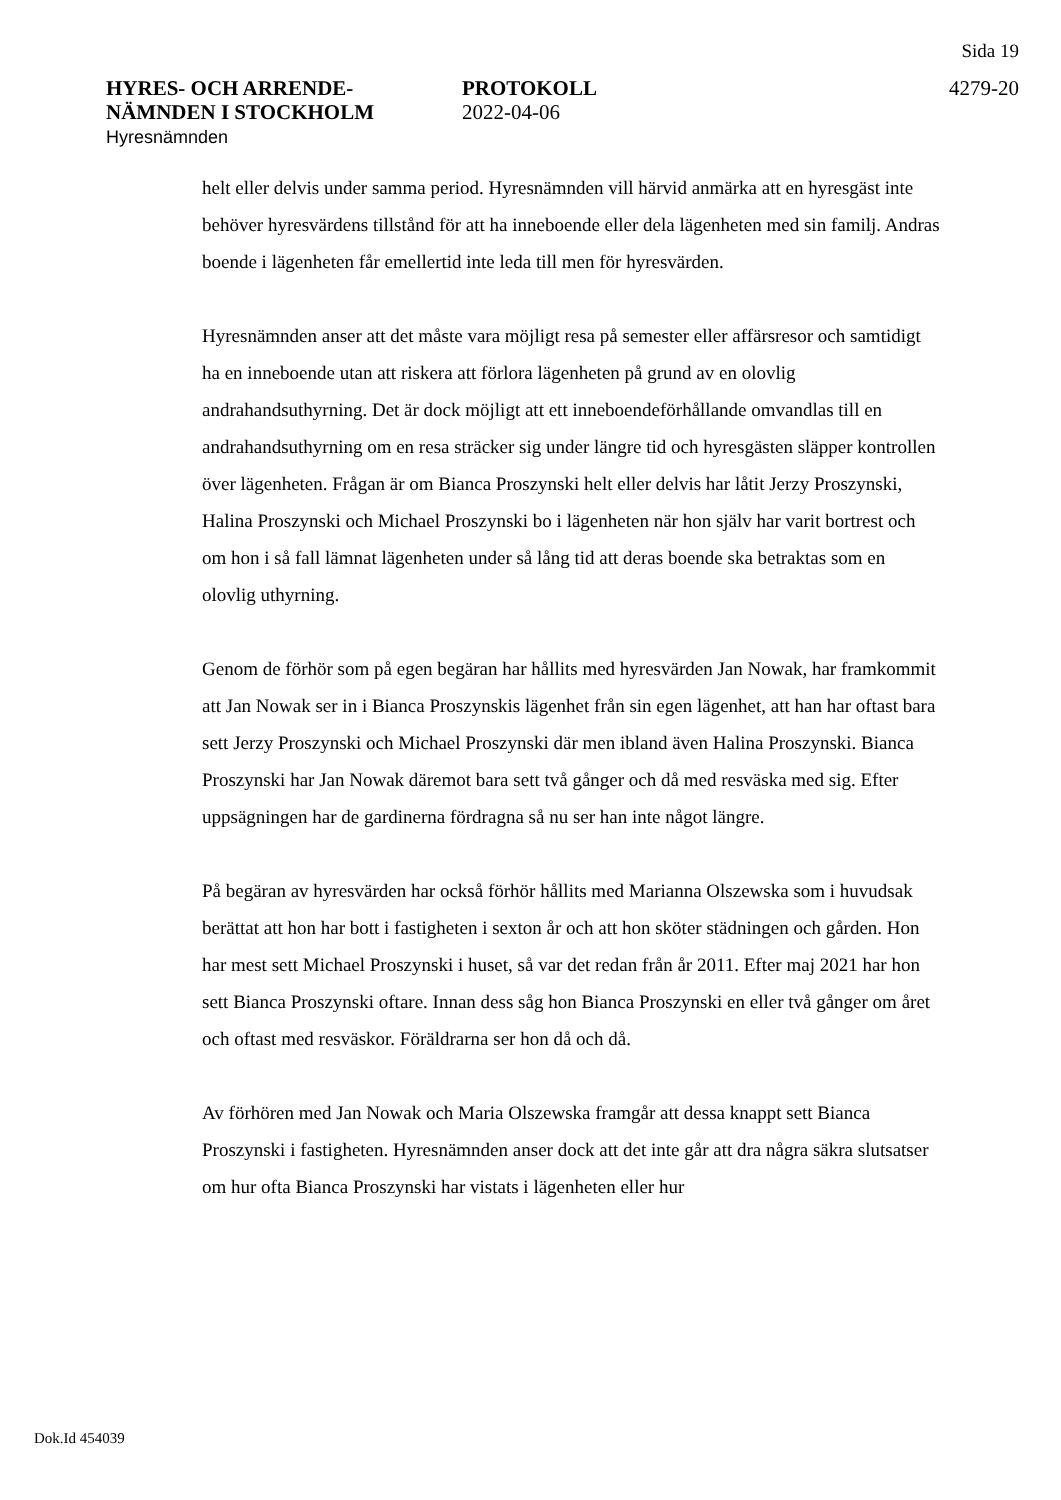Sida 19
HYRES- OCH ARRENDE-
NÄMNDEN I STOCKHOLM
Hyresnämnden
PROTOKOLL
2022-04-06
4279-20
helt eller delvis under samma period. Hyresnämnden vill härvid anmärka att en hyresgäst inte behöver hyresvärdens tillstånd för att ha inneboende eller dela lägenheten med sin familj. Andras boende i lägenheten får emellertid inte leda till men för hyresvärden.
Hyresnämnden anser att det måste vara möjligt resa på semester eller affärsresor och samtidigt ha en inneboende utan att riskera att förlora lägenheten på grund av en olovlig andrahandsuthyrning. Det är dock möjligt att ett inneboendeförhållande omvandlas till en andrahandsuthyrning om en resa sträcker sig under längre tid och hyresgästen släpper kontrollen över lägenheten. Frågan är om Bianca Proszynski helt eller delvis har låtit Jerzy Proszynski, Halina Proszynski och Michael Proszynski bo i lägenheten när hon själv har varit bortrest och om hon i så fall lämnat lägenheten under så lång tid att deras boende ska betraktas som en olovlig uthyrning.
Genom de förhör som på egen begäran har hållits med hyresvärden Jan Nowak, har framkommit att Jan Nowak ser in i Bianca Proszynskis lägenhet från sin egen lägenhet, att han har oftast bara sett Jerzy Proszynski och Michael Proszynski där men ibland även Halina Proszynski. Bianca Proszynski har Jan Nowak däremot bara sett två gånger och då med resväska med sig. Efter uppsägningen har de gardinerna fördragna så nu ser han inte något längre.
På begäran av hyresvärden har också förhör hållits med Marianna Olszewska som i huvudsak berättat att hon har bott i fastigheten i sexton år och att hon sköter städningen och gården. Hon har mest sett Michael Proszynski i huset, så var det redan från år 2011. Efter maj 2021 har hon sett Bianca Proszynski oftare. Innan dess såg hon Bianca Proszynski en eller två gånger om året och oftast med resväskor. Föräldrarna ser hon då och då.
Av förhören med Jan Nowak och Maria Olszewska framgår att dessa knappt sett Bianca Proszynski i fastigheten. Hyresnämnden anser dock att det inte går att dra några säkra slutsatser om hur ofta Bianca Proszynski har vistats i lägenheten eller hur
Dok.Id 454039